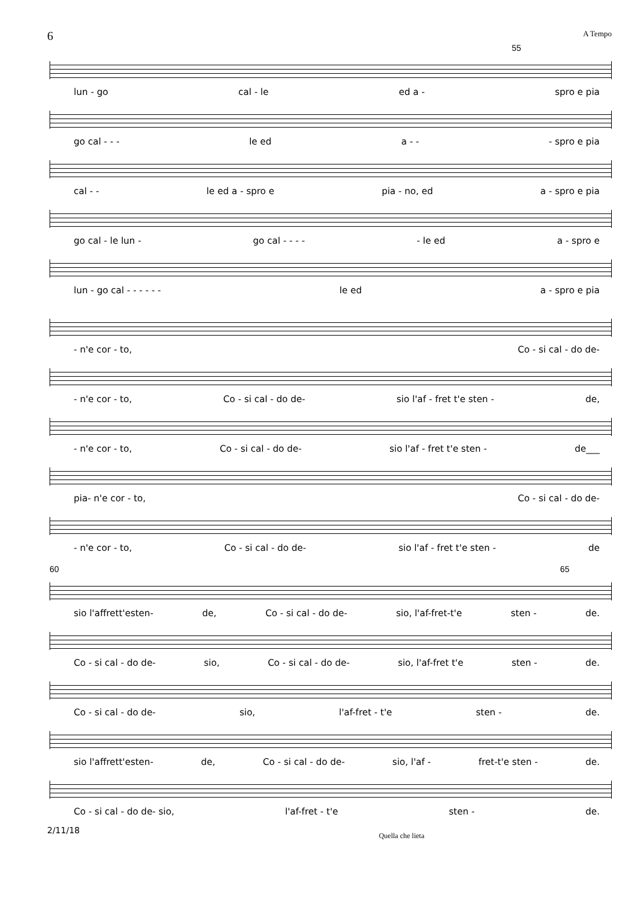6 A Tempo
55
lun - go cal - le ed a - spro e pia
go cal - - - le ed a - - - spro e pia
cal - - le ed a - spro e pia - no, ed a - spro e pia
go cal - le lun - go cal - - - - - le ed a - spro e
lun - go cal - - - - - - le ed a - spro e pia
- n'e cor - to, Co - si cal - do de-
- n'e cor - to, Co - si cal - do de- sio l'af - fret t'e sten - de,
- n'e cor - to, Co - si cal - do de- sio l'af - fret t'e sten - de___
pia- n'e cor - to, Co - si cal - do de-
- n'e cor - to, Co - si cal - do de- sio l'af - fret t'e sten - de
60 65
sio l'affrett'esten- de, Co - si cal - do de- sio, l'af-fret-t'e sten - de.
Co - si cal - do de- sio, Co - si cal - do de- sio, l'af-fret t'e sten - de.
Co - si cal - do de- sio, l'af-fret - t'e sten - de.
sio l'affrett'esten- de, Co - si cal - do de- sio, l'af - fret-t'e sten - de.
Co - si cal - do de- sio, l'af-fret - t'e sten - de.
2/11/18 Quella che lieta